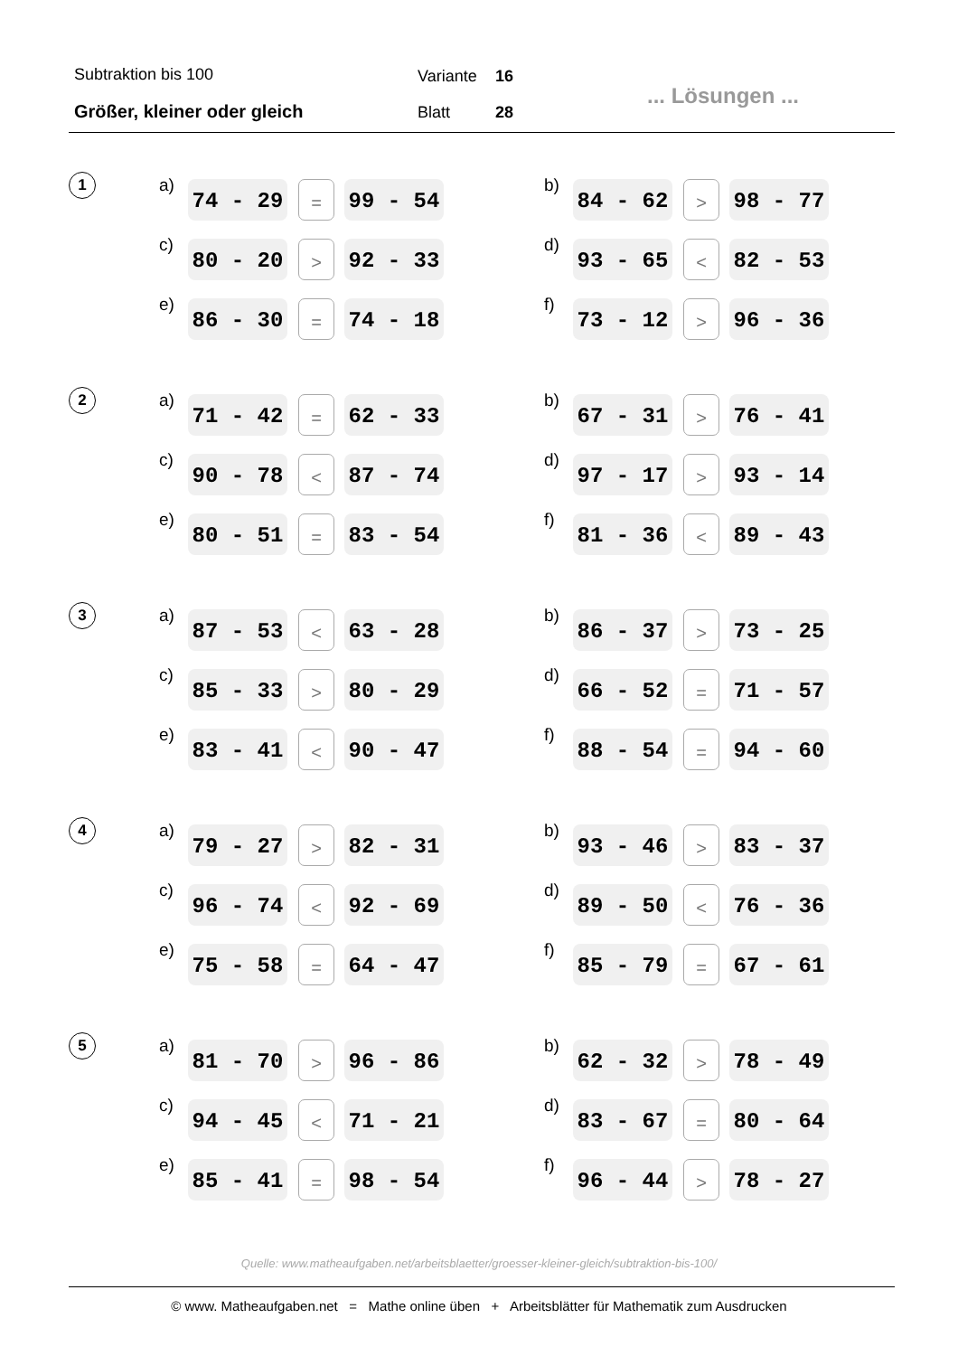Subtraktion bis 100
Größer, kleiner oder gleich
Variante 16
Blatt 28
... Lösungen ...
1
a) 74 - 29 = 99 - 54
b) 84 - 62 > 98 - 77
c) 80 - 20 > 92 - 33
d) 93 - 65 < 82 - 53
e) 86 - 30 = 74 - 18
f) 73 - 12 > 96 - 36
2
a) 71 - 42 = 62 - 33
b) 67 - 31 > 76 - 41
c) 90 - 78 < 87 - 74
d) 97 - 17 > 93 - 14
e) 80 - 51 = 83 - 54
f) 81 - 36 < 89 - 43
3
a) 87 - 53 < 63 - 28
b) 86 - 37 > 73 - 25
c) 85 - 33 > 80 - 29
d) 66 - 52 = 71 - 57
e) 83 - 41 < 90 - 47
f) 88 - 54 = 94 - 60
4
a) 79 - 27 > 82 - 31
b) 93 - 46 > 83 - 37
c) 96 - 74 < 92 - 69
d) 89 - 50 < 76 - 36
e) 75 - 58 = 64 - 47
f) 85 - 79 = 67 - 61
5
a) 81 - 70 > 96 - 86
b) 62 - 32 > 78 - 49
c) 94 - 45 < 71 - 21
d) 83 - 67 = 80 - 64
e) 85 - 41 = 98 - 54
f) 96 - 44 > 78 - 27
Quelle: www.matheaufgaben.net/arbeitsblaetter/groesser-kleiner-gleich/subtraktion-bis-100/
© www. Matheaufgaben.net = Mathe online üben + Arbeitsblätter für Mathematik zum Ausdrucken